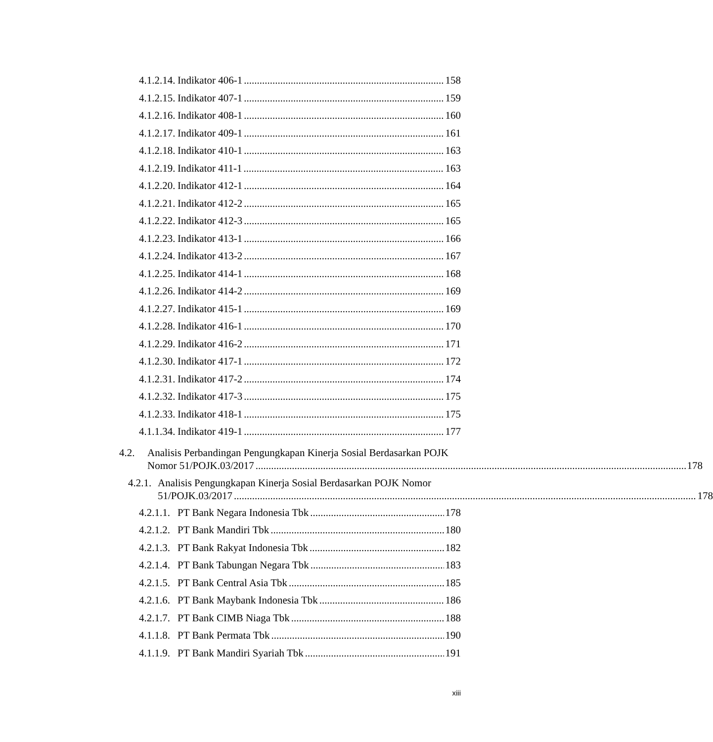4.1.2.14. Indikator 406-1 158
4.1.2.15. Indikator 407-1 159
4.1.2.16. Indikator 408-1 160
4.1.2.17. Indikator 409-1 161
4.1.2.18. Indikator 410-1 163
4.1.2.19. Indikator 411-1 163
4.1.2.20. Indikator 412-1 164
4.1.2.21. Indikator 412-2 165
4.1.2.22. Indikator 412-3 165
4.1.2.23. Indikator 413-1 166
4.1.2.24. Indikator 413-2 167
4.1.2.25. Indikator 414-1 168
4.1.2.26. Indikator 414-2 169
4.1.2.27. Indikator 415-1 169
4.1.2.28. Indikator 416-1 170
4.1.2.29. Indikator 416-2 171
4.1.2.30. Indikator 417-1 172
4.1.2.31. Indikator 417-2 174
4.1.2.32. Indikator 417-3 175
4.1.2.33. Indikator 418-1 175
4.1.1.34. Indikator 419-1 177
4.2. Analisis Perbandingan Pengungkapan Kinerja Sosial Berdasarkan POJK
Nomor 51/POJK.03/2017 178
4.2.1. Analisis Pengungkapan Kinerja Sosial Berdasarkan POJK Nomor
51/POJK.03/2017 178
4.2.1.1. PT Bank Negara Indonesia Tbk 178
4.2.1.2. PT Bank Mandiri Tbk 180
4.2.1.3. PT Bank Rakyat Indonesia Tbk 182
4.2.1.4. PT Bank Tabungan Negara Tbk 183
4.2.1.5. PT Bank Central Asia Tbk 185
4.2.1.6. PT Bank Maybank Indonesia Tbk 186
4.2.1.7. PT Bank CIMB Niaga Tbk 188
4.1.1.8. PT Bank Permata Tbk 190
4.1.1.9. PT Bank Mandiri Syariah Tbk 191
xiii